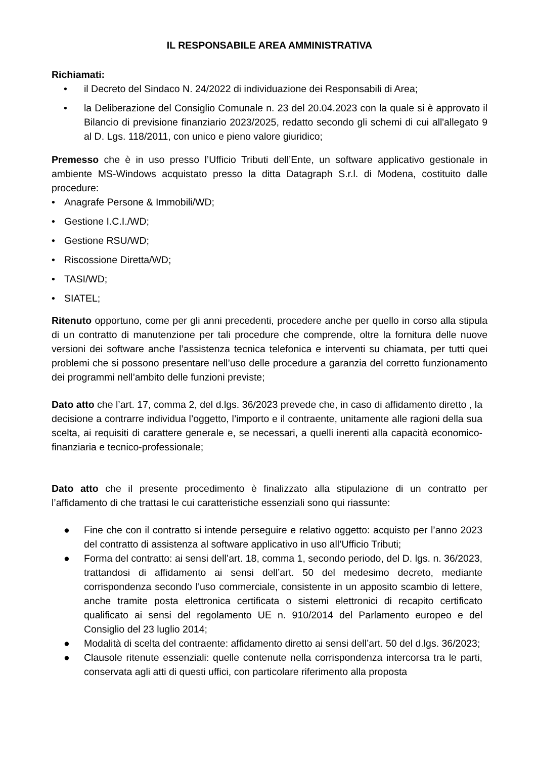IL RESPONSABILE AREA AMMINISTRATIVA
Richiamati:
• il Decreto del Sindaco N. 24/2022 di individuazione dei Responsabili di Area;
• la Deliberazione del Consiglio Comunale n. 23 del 20.04.2023 con la quale si è approvato il Bilancio di previsione finanziario 2023/2025, redatto secondo gli schemi di cui all'allegato 9 al D. Lgs. 118/2011, con unico e pieno valore giuridico;
Premesso che è in uso presso l’Ufficio Tributi dell’Ente, un software applicativo gestionale in ambiente MS-Windows acquistato presso la ditta Datagraph S.r.l. di Modena, costituito dalle procedure:
• Anagrafe Persone & Immobili/WD;
• Gestione I.C.I./WD;
• Gestione RSU/WD;
• Riscossione Diretta/WD;
• TASI/WD;
• SIATEL;
Ritenuto opportuno, come per gli anni precedenti, procedere anche per quello in corso alla stipula di un contratto di manutenzione per tali procedure che comprende, oltre la fornitura delle nuove versioni dei software anche l’assistenza tecnica telefonica e interventi su chiamata, per tutti quei problemi che si possono presentare nell’uso delle procedure a garanzia del corretto funzionamento dei programmi nell’ambito delle funzioni previste;
Dato atto che l’art. 17, comma 2, del d.lgs. 36/2023 prevede che, in caso di affidamento diretto , la decisione a contrarre individua l’oggetto, l’importo e il contraente, unitamente alle ragioni della sua scelta, ai requisiti di carattere generale e, se necessari, a quelli inerenti alla capacità economico-finanziaria e tecnico-professionale;
Dato atto che il presente procedimento è finalizzato alla stipulazione di un contratto per l’affidamento di che trattasi le cui caratteristiche essenziali sono qui riassunte:
● Fine che con il contratto si intende perseguire e relativo oggetto: acquisto per l’anno 2023 del contratto di assistenza al software applicativo in uso all’Ufficio Tributi;
● Forma del contratto: ai sensi dell’art. 18, comma 1, secondo periodo, del D. lgs. n. 36/2023, trattandosi di affidamento ai sensi dell’art. 50 del medesimo decreto, mediante corrispondenza secondo l'uso commerciale, consistente in un apposito scambio di lettere, anche tramite posta elettronica certificata o sistemi elettronici di recapito certificato qualificato ai sensi del regolamento UE n. 910/2014 del Parlamento europeo e del Consiglio del 23 luglio 2014;
● Modalità di scelta del contraente: affidamento diretto ai sensi dell’art. 50 del d.lgs. 36/2023;
● Clausole ritenute essenziali: quelle contenute nella corrispondenza intercorsa tra le parti, conservata agli atti di questi uffici, con particolare riferimento alla proposta